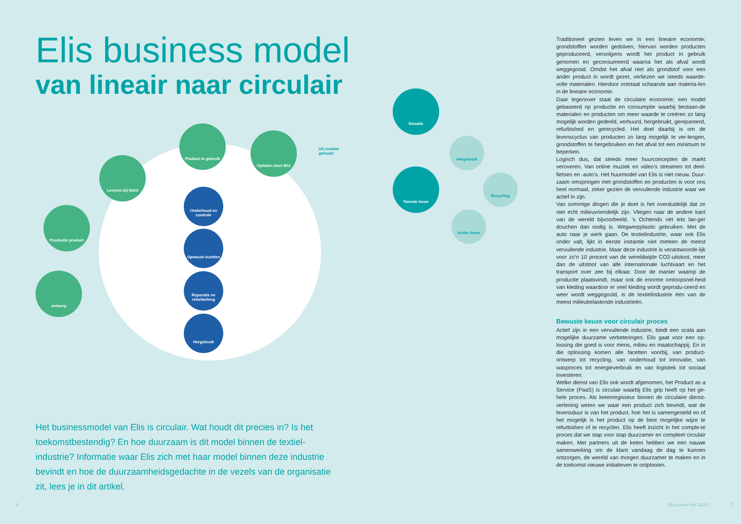Elis business model
van lineair naar circulair
Product in gebruik
Ophalen door Elis
Leveren bij klant
Productie product
ontwerp
Onderhoud en controle
Opnieuw inzetten
Reparatie en refurbishing
Hergebruik
Uit roulatie
gehaald
Donatie
Tweede leven
Hergebruik
Recycling
Ander leven
Het businessmodel van Elis is circulair. Wat houdt dit precies in? Is het toekomstbestendig? En hoe duurzaam is dit model binnen de textiel-industrie? Informatie waar Elis zich met haar model binnen deze industrie bevindt en hoe de duurzaamheidsgedachte in de vezels van de organisatie zit, lees je in dit artikel.
Traditioneel gezien leven we in een lineaire economie; grondstoffen worden gedolven, hiervan worden producten geproduceerd, vervolgens wordt het product in gebruik genomen en geconsumeerd waarna het als afval wordt weggegooid. Omdat het afval niet als grondstof voor een ander product in wordt gezet, verliezen we steeds waarde-volle materialen. Hierdoor ontstaat schaarste aan materia-len in de lineaire economie.
Daar tegenover staat de circulaire economie; een model gebaseerd op productie en consumptie waarbij bestaan-de materialen en producten om meer waarde te creëren zo lang mogelijk worden gedeeld, verhuurd, hergebruikt, gerepareerd, refurbished en gerecycled. Het doel daarbij is om de levenscyclus van producten zo lang mogelijk te ver-lengen, grondstoffen te hergebruiken en het afval tot een minimum te beperken.
Logisch dus, dat steeds meer huurconcepten de markt veroveren. Van online muziek en video’s streamen tot deel-fietsen en -auto’s. Het huurmodel van Elis is niet nieuw. Duur-zaam omspringen met grondstoffen en producten is voor ons heel normaal, zeker gezien de vervuilende industrie waar we actief in zijn.
Van sommige dingen die je doet is het overduidelijk dat ze niet echt milieuvriendelijk zijn. Vliegen naar de andere kant van de wereld bijvoorbeeld. ’s Ochtends nét iets lan-ger douchen dan nodig is. Wegwerpplastic gebruiken. Met de auto naar je werk gaan. De textielindustrie, waar ook Elis onder valt, lijkt in eerste instantie niet meteen de meest vervuilende industrie. Maar deze industrie is verantwoorde-lijk voor zo’n 10 procent van de wereldwijde CO2-uitstoot, meer dan de uitstoot van alle internationale luchtvaart en het transport over zee bij elkaar. Door de manier waarop de productie plaatsvindt, maar ook de enorme omloopsnel-heid van kleding waardoor er veel kleding wordt geprodu-ceerd en weer wordt weggegooid, is de textielindustrie één van de meest milieubelastende industrieën.
Bewuste keuze voor circulair proces
Actief zijn in een vervuilende industrie, biedt een scala aan mogelijke duurzame verbeteringen. Elis gaat voor een op-lossing die goed is voor mens, milieu en maatschappij. En in die oplossing komen alle facetten voorbij, van product-ontwerp tot recycling, van onderhoud tot innovatie, van wasproces tot energieverbruik en van logistiek tot sociaal investeren.
Welke dienst van Elis ook wordt afgenomen, het Product as a Service (PaaS) is circulair waarbij Elis grip heeft op het ge-hele proces. Als ketenregisseur binnen de circulaire dienst-verlening weten we waar een product zich bevindt, wat de levensduur is van het product, hoe het is samengesteld en of het mogelijk is het product op de best mogelijke wijze te refurbishen of te recyclen. Elis heeft inzicht in het comple-te proces dat we stap voor stap duurzamer en compleet circulair maken. Met partners uit de keten hebben we een nauwe samenwerking om de klant vandaag de dag te kunnen ontzorgen, de wereld van morgen duurzamer te maken en in de toekomst nieuwe initiatieven te ontplooien.
6 Duurzaam elis 2022 | 7